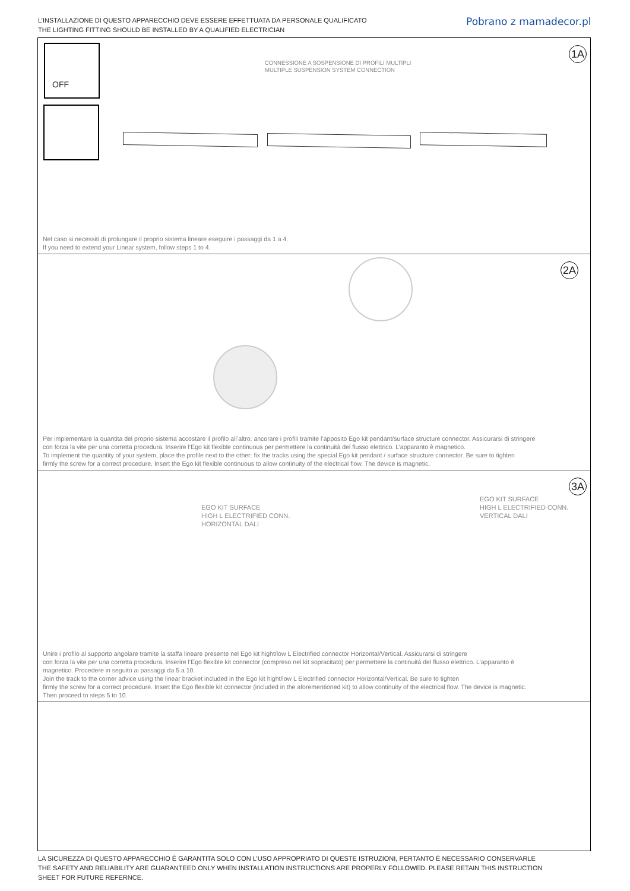L’INSTALLAZIONE DI QUESTO APPARECCHIO DEVE ESSERE EFFETTUATA DA PERSONALE QUALIFICATO
THE LIGHTING FITTING SHOULD BE INSTALLED BY A QUALIFIED ELECTRICIAN
Pobrano z mamadecor.pl
OFF 1A
CONNESSIONE A SOSPENSIONE DI PROFILI MULTIPLI
MULTIPLE SUSPENSION SYSTEM CONNECTION
Nel caso si necessiti di prolungare il proprio sistema lineare eseguire i passaggi da 1 a 4.
If you need to extend your Linear system, follow steps 1 to 4.
2A
Per implementare la quantita del proprio sistema accostare il profilo all’altro: ancorare i profili tramite l’apposito Ego kit pendant/surface structure connector. Assicurarsi di stringere
con forza la vite per una corretta procedura. Inserire l’Ego kit flexible continuous per permettere la continuità del flusso elettrico. L’apparanto è magnetico.
To implement the quantity of your system, place the profile next to the other: fix the tracks using the special Ego kit pendant / surface structure connector. Be sure to tighten
firmly the screw for a correct procedure. Insert the Ego kit flexible continuous to allow continuity of the electrical flow. The device is magnetic.
3A
EGO KIT SURFACE
HIGH L ELECTRIFIED CONN.
HORIZONTAL DALI
EGO KIT SURFACE
HIGH L ELECTRIFIED CONN.
VERTICAL DALI
Unire i profilo al supporto angolare tramite la staffa lineare presente nel Ego kit hight/low L Electrified connector Horizontal/Vertical. Assicurarsi di stringere
con forza la vite per una corretta procedura. Inserire l’Ego flexible kit connector (compreso nel kit sopracitato) per permettere la continuità del flusso elettrico. L’apparanto è
magnetico. Procedere in seguito ai passaggi da 5 a 10.
Join the track to the corner advice using the linear bracket included in the Ego kit hight/low L Electrified connector Horizontal/Vertical. Be sure to tighten
firmly the screw for a correct procedure. Insert the Ego flexible kit connector (included in the aforementioned kit) to allow continuity of the electrical flow. The device is magnetic.
Then proceed to steps 5 to 10.
LA SICUREZZA DI QUESTO APPARECCHIO È GARANTITA SOLO CON L’USO APPROPRIATO DI QUESTE ISTRUZIONI, PERTANTO È NECESSARIO CONSERVARLE
THE SAFETY AND RELIABILITY ARE GUARANTEED ONLY WHEN INSTALLATION INSTRUCTIONS ARE PROPERLY FOLLOWED. PLEASE RETAIN THIS INSTRUCTION
SHEET FOR FUTURE REFERNCE.